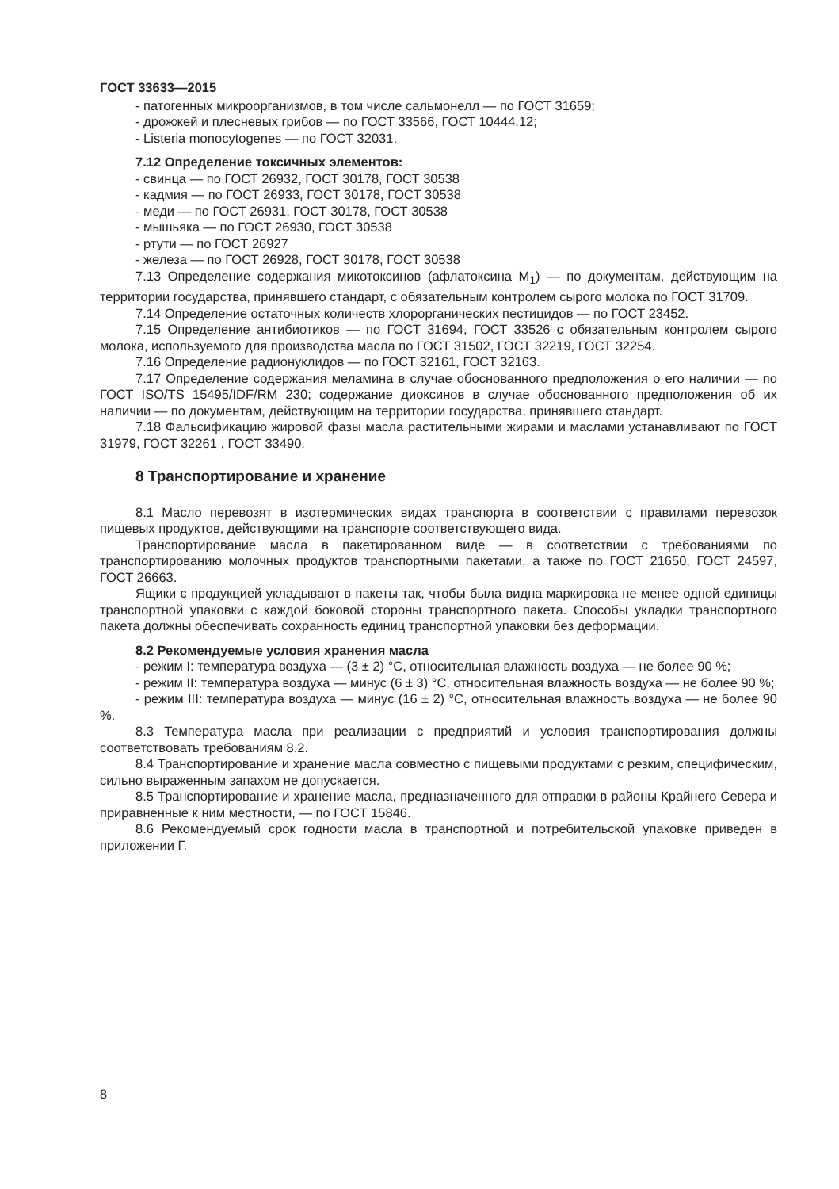ГОСТ 33633—2015
- патогенных микроорганизмов, в том числе сальмонелл — по ГОСТ 31659;
- дрожжей и плесневых грибов — по ГОСТ 33566, ГОСТ 10444.12;
- Listeria monocytogenes — по ГОСТ 32031.
7.12 Определение токсичных элементов:
- свинца — по ГОСТ 26932, ГОСТ 30178, ГОСТ 30538
- кадмия — по ГОСТ 26933, ГОСТ 30178, ГОСТ 30538
- меди — по ГОСТ 26931, ГОСТ 30178, ГОСТ 30538
- мышьяка — по ГОСТ 26930, ГОСТ 30538
- ртути — по ГОСТ 26927
- железа — по ГОСТ 26928, ГОСТ 30178, ГОСТ 30538
7.13 Определение содержания микотоксинов (афлатоксина M<sub>1</sub>) — по документам, действующим на территории государства, принявшего стандарт, с обязательным контролем сырого молока по ГОСТ 31709.
7.14 Определение остаточных количеств хлорорганических пестицидов — по ГОСТ 23452.
7.15 Определение антибиотиков — по ГОСТ 31694, ГОСТ 33526 с обязательным контролем сырого молока, используемого для производства масла по ГОСТ 31502, ГОСТ 32219, ГОСТ 32254.
7.16 Определение радионуклидов — по ГОСТ 32161, ГОСТ 32163.
7.17 Определение содержания меламина в случае обоснованного предположения о его наличии — по ГОСТ ISO/TS 15495/IDF/RM 230; содержание диоксинов в случае обоснованного предположения об их наличии — по документам, действующим на территории государства, принявшего стандарт.
7.18 Фальсификацию жировой фазы масла растительными жирами и маслами устанавливают по ГОСТ 31979, ГОСТ 32261 , ГОСТ 33490.
8 Транспортирование и хранение
8.1 Масло перевозят в изотермических видах транспорта в соответствии с правилами перевозок пищевых продуктов, действующими на транспорте соответствующего вида.
Транспортирование масла в пакетированном виде — в соответствии с требованиями по транспортированию молочных продуктов транспортными пакетами, а также по ГОСТ 21650, ГОСТ 24597, ГОСТ 26663.
Ящики с продукцией укладывают в пакеты так, чтобы была видна маркировка не менее одной единицы транспортной упаковки с каждой боковой стороны транспортного пакета. Способы укладки транспортного пакета должны обеспечивать сохранность единиц транспортной упаковки без деформации.
8.2 Рекомендуемые условия хранения масла
- режим I: температура воздуха — (3 ± 2) °С, относительная влажность воздуха — не более 90 %;
- режим II: температура воздуха — минус (6 ± 3) °С, относительная влажность воздуха — не более 90 %;
- режим III: температура воздуха — минус (16 ± 2) °С, относительная влажность воздуха — не более 90 %.
8.3 Температура масла при реализации с предприятий и условия транспортирования должны соответствовать требованиям 8.2.
8.4 Транспортирование и хранение масла совместно с пищевыми продуктами с резким, специфическим, сильно выраженным запахом не допускается.
8.5 Транспортирование и хранение масла, предназначенного для отправки в районы Крайнего Севера и приравненные к ним местности, — по ГОСТ 15846.
8.6 Рекомендуемый срок годности масла в транспортной и потребительской упаковке приведен в приложении Г.
8